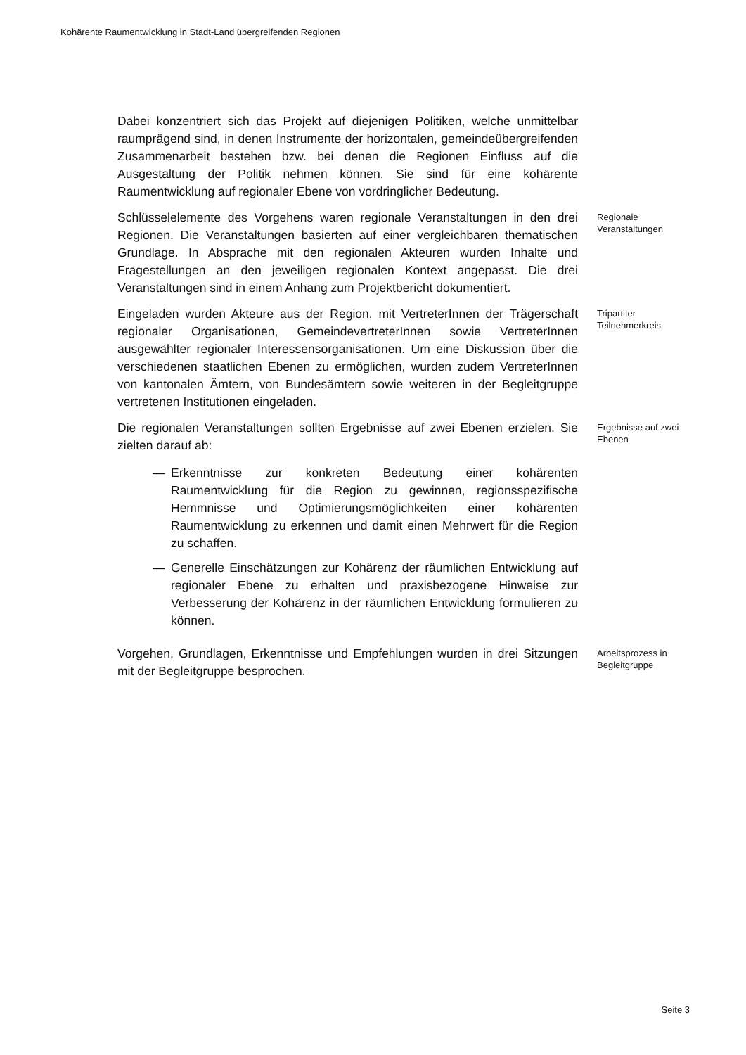Kohärente Raumentwicklung in Stadt-Land übergreifenden Regionen
Dabei konzentriert sich das Projekt auf diejenigen Politiken, welche unmittelbar raumprägend sind, in denen Instrumente der horizontalen, gemeindeübergreifenden Zusammenarbeit bestehen bzw. bei denen die Regionen Einfluss auf die Ausgestaltung der Politik nehmen können. Sie sind für eine kohärente Raumentwicklung auf regionaler Ebene von vordringlicher Bedeutung.
Schlüsselelemente des Vorgehens waren regionale Veranstaltungen in den drei Regionen. Die Veranstaltungen basierten auf einer vergleichbaren thematischen Grundlage. In Absprache mit den regionalen Akteuren wurden Inhalte und Fragestellungen an den jeweiligen regionalen Kontext angepasst. Die drei Veranstaltungen sind in einem Anhang zum Projektbericht dokumentiert.
Regionale Veranstaltungen
Eingeladen wurden Akteure aus der Region, mit VertreterInnen der Trägerschaft regionaler Organisationen, GemeindevertreterInnen sowie VertreterInnen ausgewählter regionaler Interessensorganisationen. Um eine Diskussion über die verschiedenen staatlichen Ebenen zu ermöglichen, wurden zudem VertreterInnen von kantonalen Ämtern, von Bundesämtern sowie weiteren in der Begleitgruppe vertretenen Institutionen eingeladen.
Tripartiter Teilnehmerkreis
Die regionalen Veranstaltungen sollten Ergebnisse auf zwei Ebenen erzielen. Sie zielten darauf ab:
— Erkenntnisse zur konkreten Bedeutung einer kohärenten Raumentwicklung für die Region zu gewinnen, regionsspezifische Hemmnisse und Optimierungsmöglichkeiten einer kohärenten Raumentwicklung zu erkennen und damit einen Mehrwert für die Region zu schaffen.
— Generelle Einschätzungen zur Kohärenz der räumlichen Entwicklung auf regionaler Ebene zu erhalten und praxisbezogene Hinweise zur Verbesserung der Kohärenz in der räumlichen Entwicklung formulieren zu können.
Ergebnisse auf zwei Ebenen
Vorgehen, Grundlagen, Erkenntnisse und Empfehlungen wurden in drei Sitzungen mit der Begleitgruppe besprochen.
Arbeitsprozess in Begleitgruppe
Seite 3